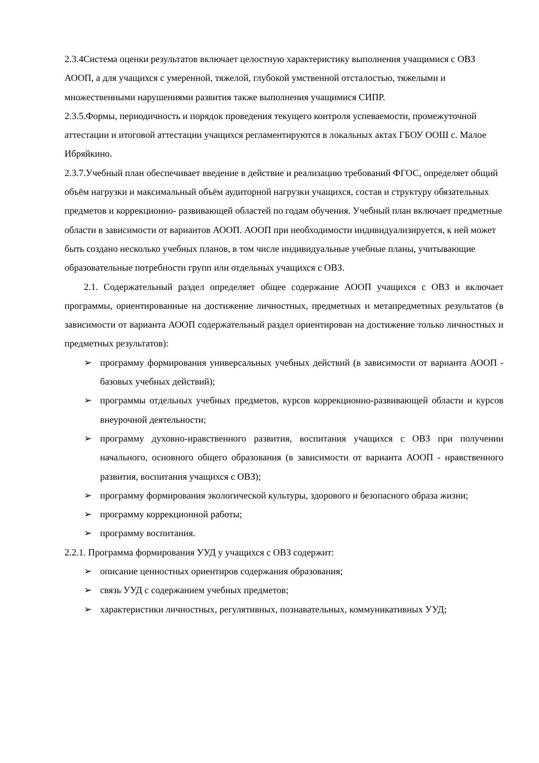2.3.4Система оценки результатов включает целостную характеристику выполнения учащимися с ОВЗ АООП, а для учащихся с умеренной, тяжелой, глубокой умственной отсталостью, тяжелыми и множественными нарушениями развития также выполнения учащимися СИПР.
2.3.5.Формы, периодичность и порядок проведения текущего контроля успеваемости, промежуточной аттестации и итоговой аттестации учащихся регламентируются в локальных актах ГБОУ ООШ с. Малое Ибряйкино.
2.3.7.Учебный план обеспечивает введение в действие и реализацию требований ФГОС, определяет общий объём нагрузки и максимальный объём аудиторной нагрузки учащихся, состав и структуру обязательных предметов и коррекционно- развивающей областей по годам обучения. Учебный план включает предметные области в зависимости от вариантов АООП. АООП при необходимости индивидуализируется, к ней может быть создано несколько учебных планов, в том числе индивидуальные учебные планы, учитывающие образовательные потребности групп или отдельных учащихся с ОВЗ.
2.1. Содержательный раздел определяет общее содержание АООП учащихся с ОВЗ и включает программы, ориентированные на достижение личностных, предметных и метапредметных результатов (в зависимости от варианта АООП содержательный раздел ориентирован на достижение только личностных и предметных результатов):
➢ программу формирования универсальных учебных действий (в зависимости от варианта АООП - базовых учебных действий);
➢ программы отдельных учебных предметов, курсов коррекционно-развивающей области и курсов внеурочной деятельности;
➢ программу духовно-нравственного развития, воспитания учащихся с ОВЗ при получении начального, основного общего образования (в зависимости от варианта АООП - нравственного развития, воспитания учащихся с ОВЗ);
➢ программу формирования экологической культуры, здорового и безопасного образа жизни;
➢ программу коррекционной работы;
➢ программу воспитания.
2.2.1. Программа формирования УУД у учащихся с ОВЗ содержит:
➢ описание ценностных ориентиров содержания образования;
➢ связь УУД с содержанием учебных предметов;
➢ характеристики личностных, регулятивных, познавательных, коммуникативных УУД;